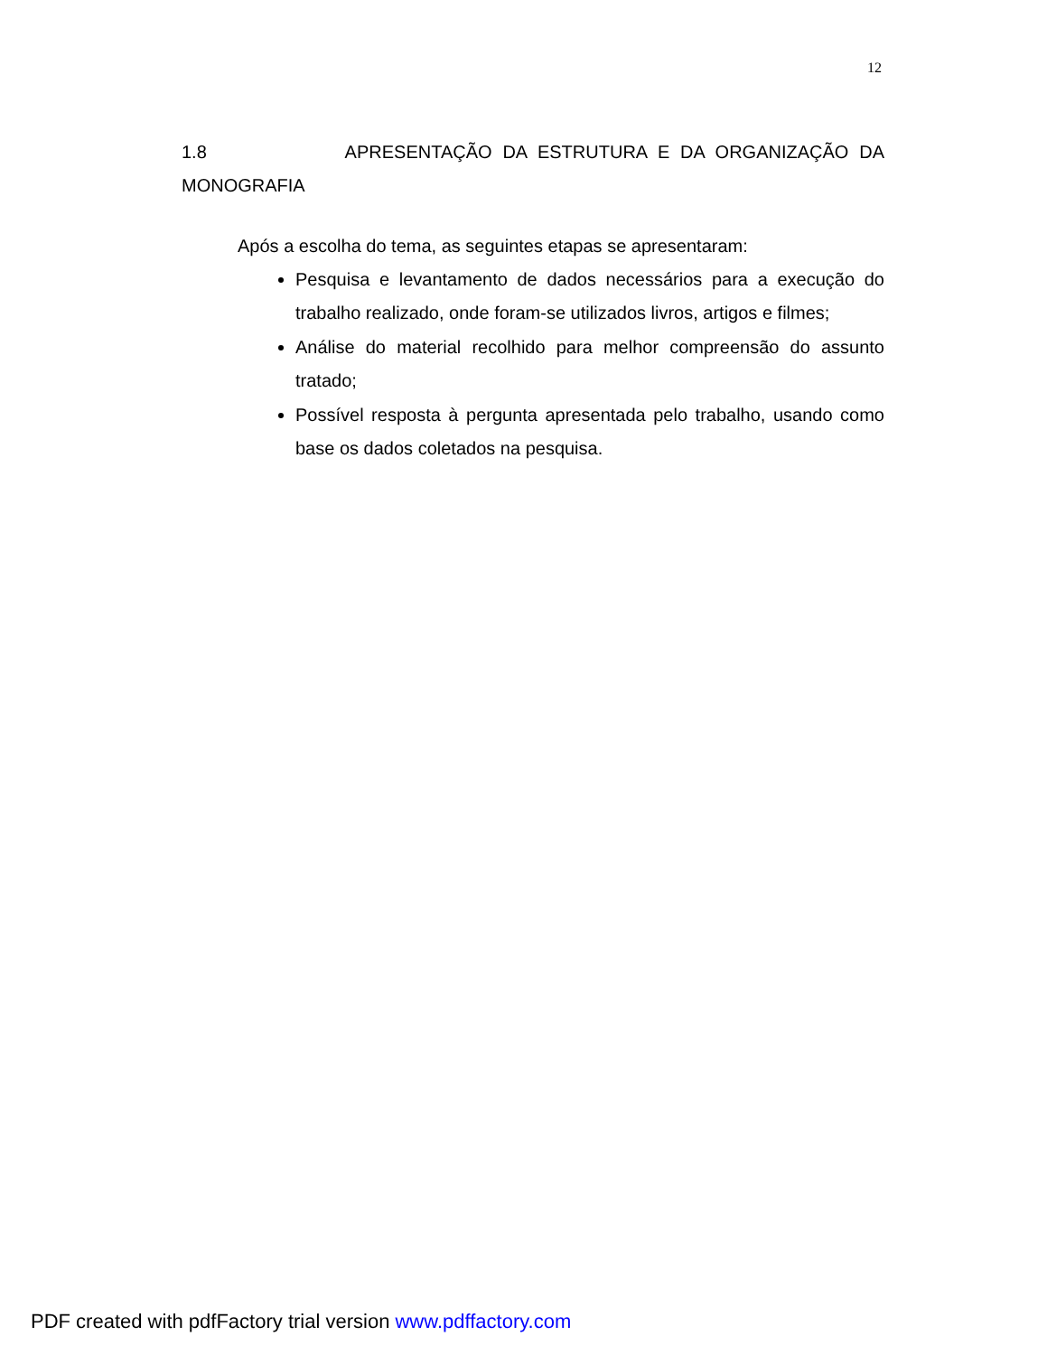12
1.8 APRESENTAÇÃO DA ESTRUTURA E DA ORGANIZAÇÃO DA MONOGRAFIA
Após a escolha do tema, as seguintes etapas se apresentaram:
Pesquisa e levantamento de dados necessários para a execução do trabalho realizado, onde foram-se utilizados livros, artigos e filmes;
Análise do material recolhido para melhor compreensão do assunto tratado;
Possível resposta à pergunta apresentada pelo trabalho, usando como base os dados coletados na pesquisa.
PDF created with pdfFactory trial version www.pdffactory.com